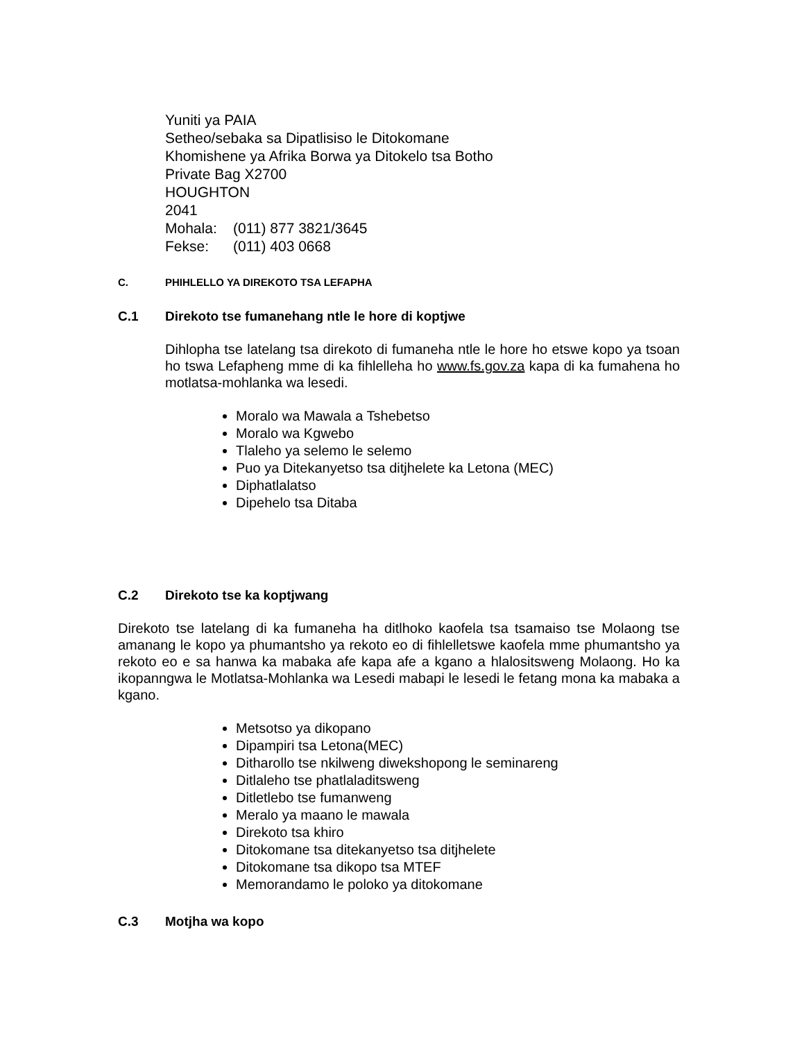Yuniti ya PAIA
Setheo/sebaka sa Dipatlisiso le Ditokomane
Khomishene ya Afrika Borwa ya Ditokelo tsa Botho
Private Bag X2700
HOUGHTON
2041
Mohala: (011) 877 3821/3645
Fekse: (011) 403 0668
C. PHIHLELLO YA DIREKOTO TSA LEFAPHA
C.1 Direkoto tse fumanehang ntle le hore di koptjwe
Dihlopha tse latelang tsa direkoto di fumaneha ntle le hore ho etswe kopo ya tsoan ho tswa Lefapheng mme di ka fihlelleha ho www.fs.gov.za kapa di ka fumahena ho motlatsa-mohlanka wa lesedi.
Moralo wa Mawala a Tshebetso
Moralo wa Kgwebo
Tlaleho ya selemo le selemo
Puo ya Ditekanyetso tsa ditjhelete ka Letona (MEC)
Diphatlalatso
Dipehelo tsa Ditaba
C.2 Direkoto tse ka koptjwang
Direkoto tse latelang di ka fumaneha ha ditlhoko kaofela tsa tsamaiso tse Molaong tse amanang le kopo ya phumantsho ya rekoto eo di fihlelletswe kaofela mme phumantsho ya rekoto eo e sa hanwa ka mabaka afe kapa afe a kgano a hlalositsweng Molaong. Ho ka ikopanngwa le Motlatsa-Mohlanka wa Lesedi mabapi le lesedi le fetang mona ka mabaka a kgano.
Metsotso ya dikopano
Dipampiri tsa Letona(MEC)
Ditharollo tse nkilweng diwekshopong le seminareng
Ditlaleho tse phatlaladitsweng
Ditletlebo tse fumanweng
Meralo ya maano le mawala
Direkoto tsa khiro
Ditokomane tsa ditekanyetso tsa ditjhelete
Ditokomane tsa dikopo tsa MTEF
Memorandamo le poloko ya ditokomane
C.3 Motjha wa kopo